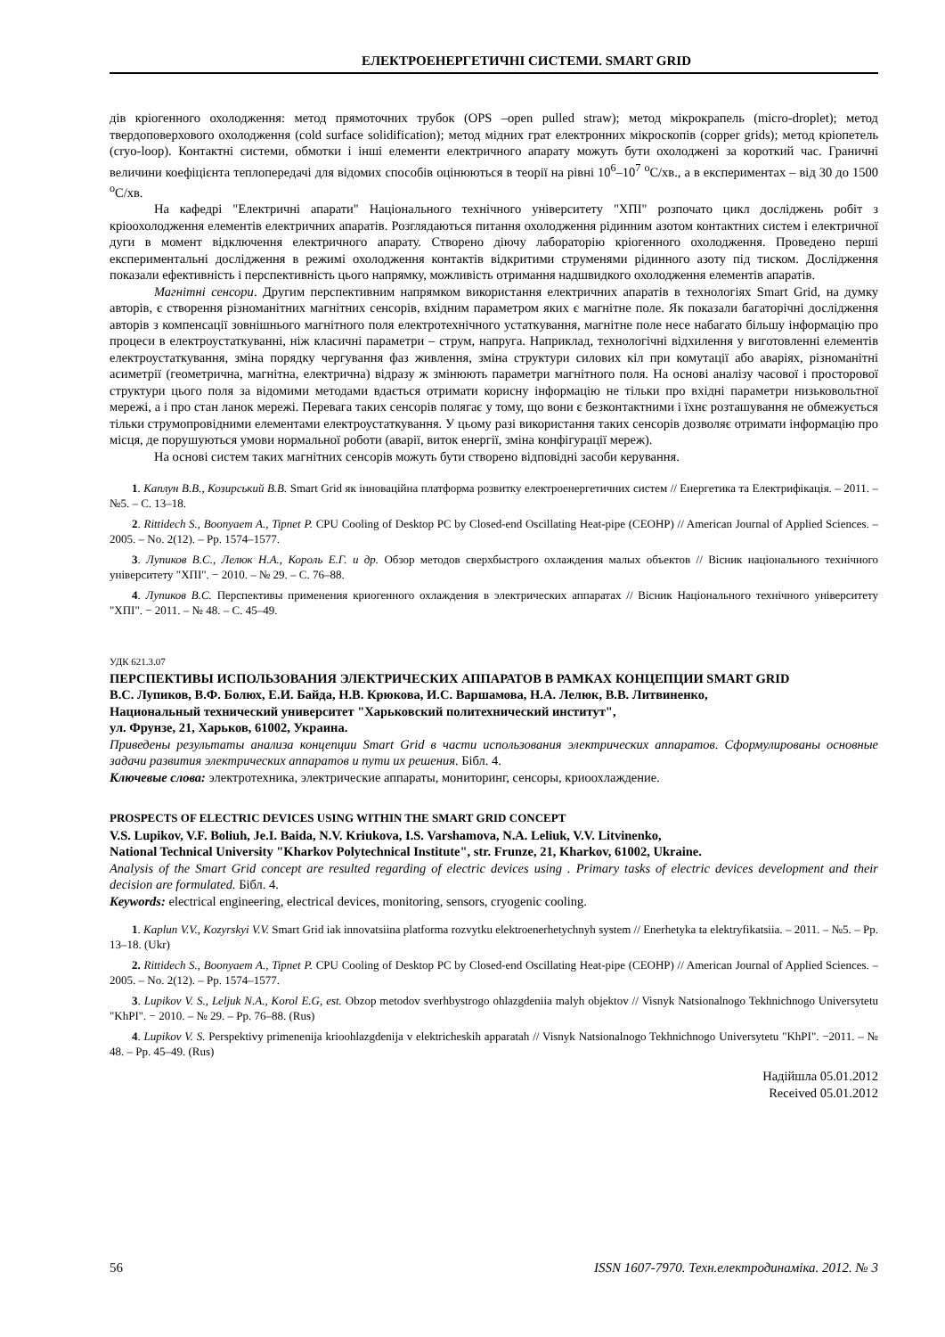ЕЛЕКТРОЕНЕРГЕТИЧНІ СИСТЕМИ. SMART GRID
дів кріогенного охолодження: метод прямоточних трубок (OPS –open pulled straw); метод мікрокрапель (micro-droplet); метод твердоповерхового охолодження (cold surface solidification); метод мідних грат електронних мікроскопів (copper grids); метод кріопетель (cryo-loop). Контактні системи, обмотки і інші елементи електричного апарату можуть бути охолоджені за короткий час. Граничні величини коефіцієнта теплопередачі для відомих способів оцінюються в теорії на рівні 10<sup>6</sup>–10<sup>7</sup> <sup>o</sup>С/хв., а в експериментах – від 30 до 1500 <sup>o</sup>С/хв.
На кафедрі "Електричні апарати" Національного технічного університету "ХПІ" розпочато цикл досліджень робіт з кріоохолодження елементів електричних апаратів. Розглядаються питання охолодження рідинним азотом контактних систем і електричної дуги в момент відключення електричного апарату. Створено діючу лабораторію кріогенного охолодження. Проведено перші експериментальні дослідження в режимі охолодження контактів відкритими струменями рідинного азоту під тиском. Дослідження показали ефективність і перспективність цього напрямку, можливість отримання надшвидкого охолодження елементів апаратів.
Магнітні сенсори. Другим перспективним напрямком використання електричних апаратів в технологіях Smart Grid, на думку авторів, є створення різноманітних магнітних сенсорів, вхідним параметром яких є магнітне поле. Як показали багаторічні дослідження авторів з компенсації зовнішнього магнітного поля електротехнічного устаткування, магнітне поле несе набагато більшу інформацію про процеси в електроустаткуванні, ніж класичні параметри – струм, напруга. Наприклад, технологічні відхилення у виготовленні елементів електроустаткування, зміна порядку чергування фаз живлення, зміна структури силових кіл при комутації або аваріях, різноманітні асиметрії (геометрична, магнітна, електрична) відразу ж змінюють параметри магнітного поля. На основі аналізу часової і просторової структури цього поля за відомими методами вдається отримати корисну інформацію не тільки про вхідні параметри низьковольтної мережі, а і про стан ланок мережі. Перевага таких сенсорів полягає у тому, що вони є безконтактними і їхнє розташування не обмежується тільки струмопровідними елементами електроустаткування. У цьому разі використання таких сенсорів дозволяє отримати інформацію про місця, де порушуються умови нормальної роботи (аварії, виток енергії, зміна конфігурації мереж).
На основі систем таких магнітних сенсорів можуть бути створено відповідні засоби керування.
1. Каплун В.В., Козирський В.В. Smart Grid як інноваційна платформа розвитку електроенергетичних систем // Енергетика та Електрифікація. – 2011. – №5. – С. 13–18.
2. Rittidech S., Boonyaem A., Tipnet P. CPU Cooling of Desktop PC by Closed-end Oscillating Heat-pipe (CEOHP) // American Journal of Applied Sciences. – 2005. – No. 2(12). – Pp. 1574–1577.
3. Лупиков В.С., Лелюк Н.А., Король Е.Г. и др. Обзор методов сверхбыстрого охлаждения малых объектов // Вісник національного технічного університету "ХПІ". − 2010. – № 29. – С. 76–88.
4. Лупиков В.С. Перспективы применения криогенного охлаждения в электрических аппаратах // Вісник Національного технічного університету "ХПІ". − 2011. – № 48. – С. 45–49.
УДК 621.3.07
ПЕРСПЕКТИВЫ ИСПОЛЬЗОВАНИЯ ЭЛЕКТРИЧЕСКИХ АППАРАТОВ В РАМКАХ КОНЦЕПЦИИ SMART GRID
В.С. Лупиков, В.Ф. Болюх, Е.И. Байда, Н.В. Крюкова, И.С. Варшамова, Н.А. Лелюк, В.В. Литвиненко,
Национальный технический университет "Харьковский политехнический институт",
ул. Фрунзе, 21, Харьков, 61002, Украина.
Приведены результаты анализа концепции Smart Grid в части использования электрических аппаратов. Сформулированы основные задачи развития электрических аппаратов и пути их решения. Бібл. 4.
Ключевые слова: электротехника, электрические аппараты, мониторинг, сенсоры, криоохлаждение.
PROSPECTS OF ELECTRIC DEVICES USING WITHIN THE SMART GRID CONCEPT
V.S. Lupikov, V.F. Boliuh, Je.I. Baida, N.V. Kriukova, I.S. Varshamova, N.A. Leliuk, V.V. Litvinenko,
National Technical University "Kharkov Polytechnical Institute", str. Frunze, 21, Kharkov, 61002, Ukraine.
Analysis of the Smart Grid concept are resulted regarding of electric devices using . Primary tasks of electric devices development and their decision are formulated. Бібл. 4.
Keywords: electrical engineering, electrical devices, monitoring, sensors, cryogenic cooling.
1. Kaplun V.V., Kozyrskyi V.V. Smart Grid iak innovatsiina platforma rozvytku elektroenerhetychnyh system // Enerhetyka ta elektryfikatsiia. – 2011. – №5. – Pp. 13–18. (Ukr)
2. Rittidech S., Boonyaem A., Tipnet P. CPU Cooling of Desktop PC by Closed-end Oscillating Heat-pipe (CEOHP) // American Journal of Applied Sciences. – 2005. – No. 2(12). – Pp. 1574–1577.
3. Lupikov V. S., Leljuk N.A., Korol E.G, est. Obzop metodov sverhbystrogo ohlazgdeniia malyh objektov // Visnyk Natsionalnogo Tekhnichnogo Universytetu "KhPI". − 2010. – № 29. – Pp. 76–88. (Rus)
4. Lupikov V. S. Perspektivy primenenija krioohlazgdenija v elektricheskih apparatah // Visnyk Natsionalnogo Tekhnichnogo Universytetu "KhPI". −2011. – № 48. – Pp. 45–49. (Rus)
Надійшла 05.01.2012
Received 05.01.2012
56 ISSN 1607-7970. Техн.електродинаміка. 2012. № 3